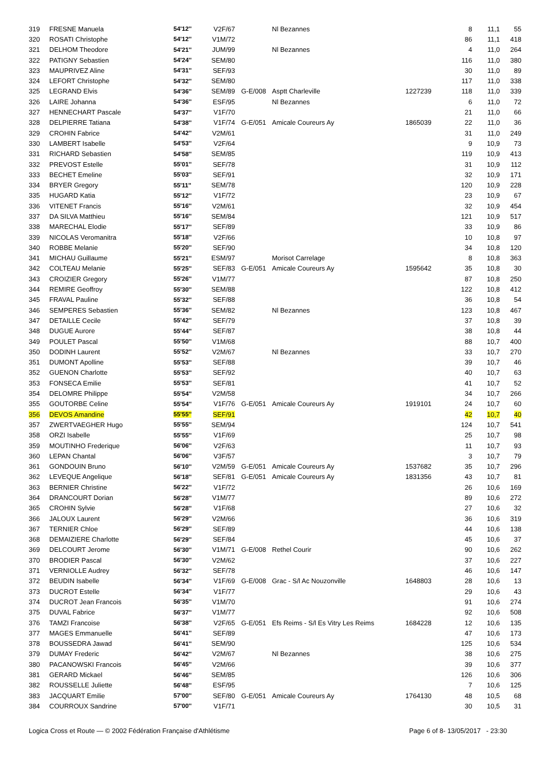| 319 | FRESNE Manuela | 54'12'' | V2F/67 | | Nl Bezannes | | 8 | 11,1 | 55 |
| 320 | ROSATI Christophe | 54'12'' | V1M/72 | | | | 86 | 11,1 | 418 |
| 321 | DELHOM Theodore | 54'21'' | JUM/99 | | Nl Bezannes | | 4 | 11,0 | 264 |
| 322 | PATIGNY Sebastien | 54'24'' | SEM/80 | | | | 116 | 11,0 | 380 |
| 323 | MAUPRIVEZ Aline | 54'31'' | SEF/93 | | | | 30 | 11,0 | 89 |
| 324 | LEFORT Christophe | 54'32'' | SEM/80 | | | | 117 | 11,0 | 338 |
| 325 | LEGRAND Elvis | 54'36'' | SEM/89 | G-E/008 | Asptt Charleville | 1227239 | 118 | 11,0 | 339 |
| 326 | LAIRE Johanna | 54'36'' | ESF/95 | | Nl Bezannes | | 6 | 11,0 | 72 |
| 327 | HENNECHART Pascale | 54'37'' | V1F/70 | | | | 21 | 11,0 | 66 |
| 328 | DELPIERRE Tatiana | 54'38'' | V1F/74 | G-E/051 | Amicale Coureurs Ay | 1865039 | 22 | 11,0 | 36 |
| 329 | CROHIN Fabrice | 54'42'' | V2M/61 | | | | 31 | 11,0 | 249 |
| 330 | LAMBERT Isabelle | 54'53'' | V2F/64 | | | | 9 | 10,9 | 73 |
| 331 | RICHARD Sebastien | 54'58'' | SEM/85 | | | | 119 | 10,9 | 413 |
| 332 | PREVOST Estelle | 55'01'' | SEF/78 | | | | 31 | 10,9 | 112 |
| 333 | BECHET Emeline | 55'03'' | SEF/91 | | | | 32 | 10,9 | 171 |
| 334 | BRYER Gregory | 55'11'' | SEM/78 | | | | 120 | 10,9 | 228 |
| 335 | HUGARD Katia | 55'12'' | V1F/72 | | | | 23 | 10,9 | 67 |
| 336 | VITENET Francis | 55'16'' | V2M/61 | | | | 32 | 10,9 | 454 |
| 337 | DA SILVA Matthieu | 55'16'' | SEM/84 | | | | 121 | 10,9 | 517 |
| 338 | MARECHAL Elodie | 55'17'' | SEF/89 | | | | 33 | 10,9 | 86 |
| 339 | NICOLAS Veromanitra | 55'18'' | V2F/66 | | | | 10 | 10,8 | 97 |
| 340 | ROBBE Melanie | 55'20'' | SEF/90 | | | | 34 | 10,8 | 120 |
| 341 | MICHAU Guillaume | 55'21'' | ESM/97 | | Morisot Carrelage | | 8 | 10,8 | 363 |
| 342 | COLTEAU Melanie | 55'25'' | SEF/83 | G-E/051 | Amicale Coureurs Ay | 1595642 | 35 | 10,8 | 30 |
| 343 | CROIZIER Gregory | 55'26'' | V1M/77 | | | | 87 | 10,8 | 250 |
| 344 | REMIRE Geoffroy | 55'30'' | SEM/88 | | | | 122 | 10,8 | 412 |
| 345 | FRAVAL Pauline | 55'32'' | SEF/88 | | | | 36 | 10,8 | 54 |
| 346 | SEMPERES Sebastien | 55'36'' | SEM/82 | | Nl Bezannes | | 123 | 10,8 | 467 |
| 347 | DETAILLE Cecile | 55'42'' | SEF/79 | | | | 37 | 10,8 | 39 |
| 348 | DUGUE Aurore | 55'44'' | SEF/87 | | | | 38 | 10,8 | 44 |
| 349 | POULET Pascal | 55'50'' | V1M/68 | | | | 88 | 10,7 | 400 |
| 350 | DODINH Laurent | 55'52'' | V2M/67 | | Nl Bezannes | | 33 | 10,7 | 270 |
| 351 | DUMONT Apolline | 55'53'' | SEF/88 | | | | 39 | 10,7 | 46 |
| 352 | GUENON Charlotte | 55'53'' | SEF/92 | | | | 40 | 10,7 | 63 |
| 353 | FONSECA Emilie | 55'53'' | SEF/81 | | | | 41 | 10,7 | 52 |
| 354 | DELOMRE Philippe | 55'54'' | V2M/58 | | | | 34 | 10,7 | 266 |
| 355 | GOUTORBE Celine | 55'54'' | V1F/76 | G-E/051 | Amicale Coureurs Ay | 1919101 | 24 | 10,7 | 60 |
| 356 | DEVOS Amandine | 55'55'' | SEF/91 | | | | 42 | 10,7 | 40 |
| 357 | ZWERTVAEGHER Hugo | 55'55'' | SEM/94 | | | | 124 | 10,7 | 541 |
| 358 | ORZI Isabelle | 55'55'' | V1F/69 | | | | 25 | 10,7 | 98 |
| 359 | MOUTINHO Frederique | 56'06'' | V2F/63 | | | | 11 | 10,7 | 93 |
| 360 | LEPAN Chantal | 56'06'' | V3F/57 | | | | 3 | 10,7 | 79 |
| 361 | GONDOUIN Bruno | 56'10'' | V2M/59 | G-E/051 | Amicale Coureurs Ay | 1537682 | 35 | 10,7 | 296 |
| 362 | LEVEQUE Angelique | 56'18'' | SEF/81 | G-E/051 | Amicale Coureurs Ay | 1831356 | 43 | 10,7 | 81 |
| 363 | BERNIER Christine | 56'22'' | V1F/72 | | | | 26 | 10,6 | 169 |
| 364 | DRANCOURT Dorian | 56'28'' | V1M/77 | | | | 89 | 10,6 | 272 |
| 365 | CROHIN Sylvie | 56'28'' | V1F/68 | | | | 27 | 10,6 | 32 |
| 366 | JALOUX Laurent | 56'29'' | V2M/66 | | | | 36 | 10,6 | 319 |
| 367 | TERNIER Chloe | 56'29'' | SEF/89 | | | | 44 | 10,6 | 138 |
| 368 | DEMAIZIERE Charlotte | 56'29'' | SEF/84 | | | | 45 | 10,6 | 37 |
| 369 | DELCOURT Jerome | 56'30'' | V1M/71 | G-E/008 | Rethel Courir | | 90 | 10,6 | 262 |
| 370 | BRODIER Pascal | 56'30'' | V2M/62 | | | | 37 | 10,6 | 227 |
| 371 | VERNIOLLE Audrey | 56'32'' | SEF/78 | | | | 46 | 10,6 | 147 |
| 372 | BEUDIN Isabelle | 56'34'' | V1F/69 | G-E/008 | Grac - S/l Ac Nouzonville | 1648803 | 28 | 10,6 | 13 |
| 373 | DUCROT Estelle | 56'34'' | V1F/77 | | | | 29 | 10,6 | 43 |
| 374 | DUCROT Jean Francois | 56'35'' | V1M/70 | | | | 91 | 10,6 | 274 |
| 375 | DUVAL Fabrice | 56'37'' | V1M/77 | | | | 92 | 10,6 | 508 |
| 376 | TAMZI Francoise | 56'38'' | V2F/65 | G-E/051 | Efs Reims - S/l Es Vitry Les Reims | 1684228 | 12 | 10,6 | 135 |
| 377 | MAGES Emmanuelle | 56'41'' | SEF/89 | | | | 47 | 10,6 | 173 |
| 378 | BOUSSEDRA Jawad | 56'41'' | SEM/90 | | | | 125 | 10,6 | 534 |
| 379 | DUMAY Frederic | 56'42'' | V2M/67 | | Nl Bezannes | | 38 | 10,6 | 275 |
| 380 | PACANOWSKI Francois | 56'45'' | V2M/66 | | | | 39 | 10,6 | 377 |
| 381 | GERARD Mickael | 56'46'' | SEM/85 | | | | 126 | 10,6 | 306 |
| 382 | ROUSSELLE Juliette | 56'48'' | ESF/95 | | | | 7 | 10,6 | 125 |
| 383 | JACQUART Emilie | 57'00'' | SEF/80 | G-E/051 | Amicale Coureurs Ay | 1764130 | 48 | 10,5 | 68 |
| 384 | COURROUX Sandrine | 57'00'' | V1F/71 | | | | 30 | 10,5 | 31 |
Logica Cross et Route — © 2002 Fédération Française d'Athlétisme Page 6 of 8- 13/05/2017 - 23:30